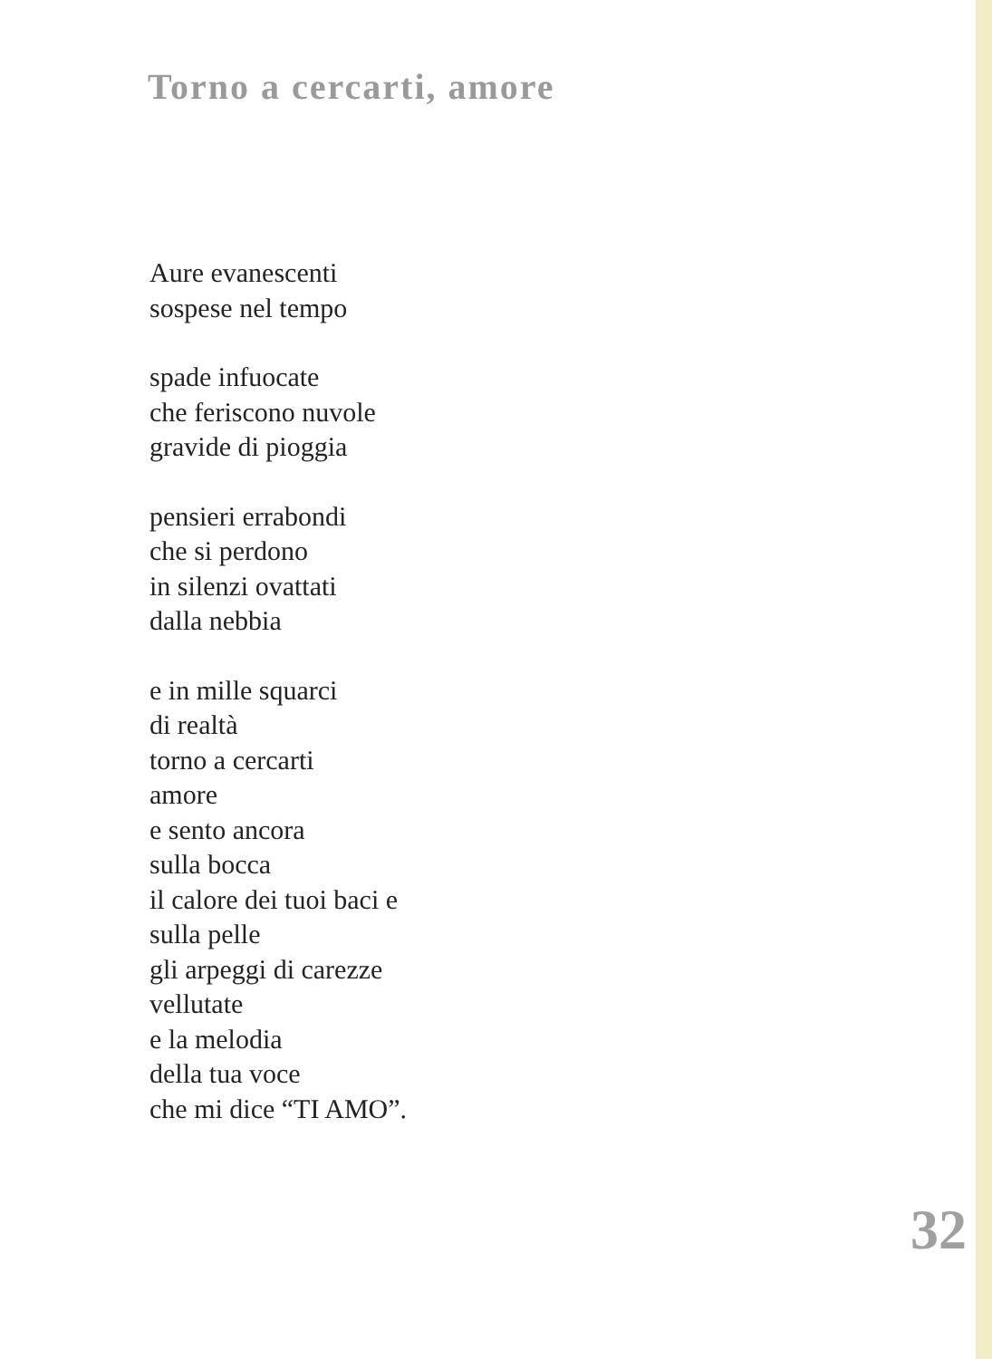Torno a cercarti, amore
Aure evanescenti
sospese nel tempo
spade infuocate
che feriscono nuvole
gravide di pioggia
pensieri errabondi
che si perdono
in silenzi ovattati
dalla nebbia
e in mille squarci
di realtà
torno a cercarti
amore
e sento ancora
sulla bocca
il calore dei tuoi baci e
sulla pelle
gli arpeggi di carezze
vellutate
e la melodia
della tua voce
che mi dice “TI AMO”.
32